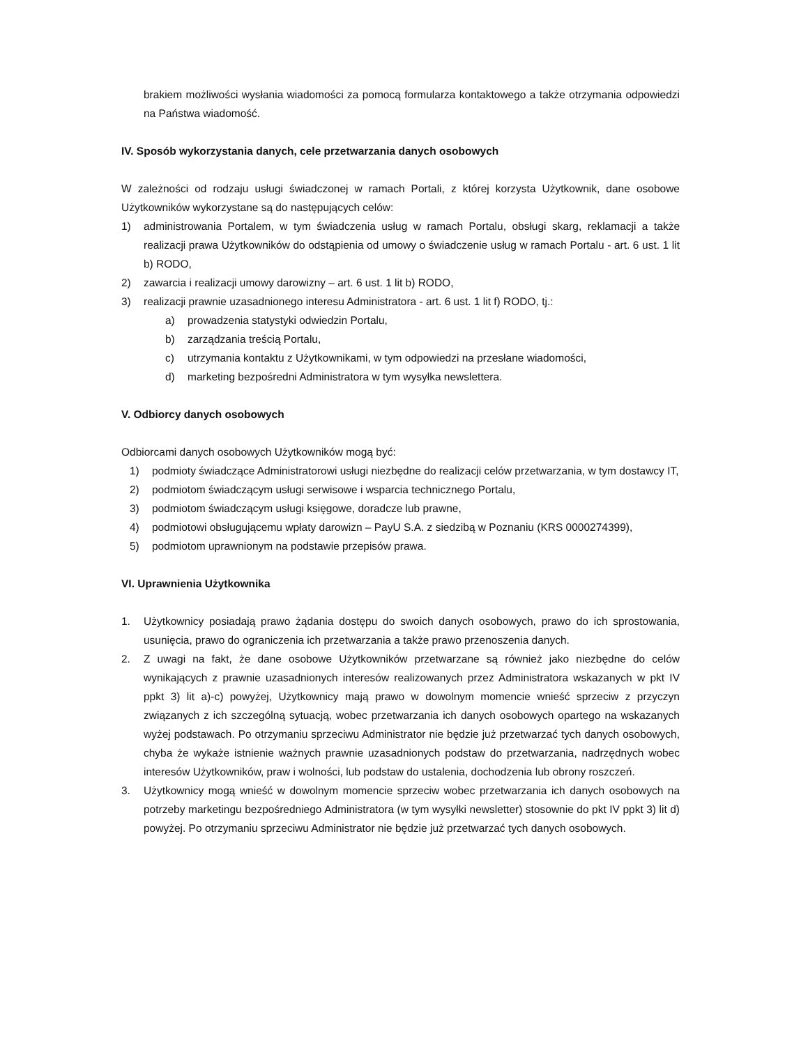brakiem możliwości wysłania wiadomości za pomocą formularza kontaktowego a także otrzymania odpowiedzi na Państwa wiadomość.
IV. Sposób wykorzystania danych, cele przetwarzania danych osobowych
W zależności od rodzaju usługi świadczonej w ramach Portali, z której korzysta Użytkownik, dane osobowe Użytkowników wykorzystane są do następujących celów:
1) administrowania Portalem, w tym świadczenia usług w ramach Portalu, obsługi skarg, reklamacji a także realizacji prawa Użytkowników do odstąpienia od umowy o świadczenie usług w ramach Portalu - art. 6 ust. 1 lit b) RODO,
2) zawarcia i realizacji umowy darowizny – art. 6 ust. 1 lit b) RODO,
3) realizacji prawnie uzasadnionego interesu Administratora - art. 6 ust. 1 lit f) RODO, tj.:
a) prowadzenia statystyki odwiedzin Portalu,
b) zarządzania treścią Portalu,
c) utrzymania kontaktu z Użytkownikami, w tym odpowiedzi na przesłane wiadomości,
d) marketing bezpośredni Administratora w tym wysyłka newslettera.
V. Odbiorcy danych osobowych
Odbiorcami danych osobowych Użytkowników mogą być:
1) podmioty świadczące Administratorowi usługi niezbędne do realizacji celów przetwarzania, w tym dostawcy IT,
2) podmiotom świadczącym usługi serwisowe i wsparcia technicznego Portalu,
3) podmiotom świadczącym usługi księgowe, doradcze lub prawne,
4) podmiotowi obsługującemu wpłaty darowizn – PayU S.A. z siedzibą w Poznaniu (KRS 0000274399),
5) podmiotom uprawnionym na podstawie przepisów prawa.
VI. Uprawnienia Użytkownika
1. Użytkownicy posiadają prawo żądania dostępu do swoich danych osobowych, prawo do ich sprostowania, usunięcia, prawo do ograniczenia ich przetwarzania a także prawo przenoszenia danych.
2. Z uwagi na fakt, że dane osobowe Użytkowników przetwarzane są również jako niezbędne do celów wynikających z prawnie uzasadnionych interesów realizowanych przez Administratora wskazanych w pkt IV ppkt 3) lit a)-c) powyżej, Użytkownicy mają prawo w dowolnym momencie wnieść sprzeciw z przyczyn związanych z ich szczególną sytuacją, wobec przetwarzania ich danych osobowych opartego na wskazanych wyżej podstawach. Po otrzymaniu sprzeciwu Administrator nie będzie już przetwarzać tych danych osobowych, chyba że wykaże istnienie ważnych prawnie uzasadnionych podstaw do przetwarzania, nadrzędnych wobec interesów Użytkowników, praw i wolności, lub podstaw do ustalenia, dochodzenia lub obrony roszczeń.
3. Użytkownicy mogą wnieść w dowolnym momencie sprzeciw wobec przetwarzania ich danych osobowych na potrzeby marketingu bezpośredniego Administratora (w tym wysyłki newsletter) stosownie do pkt IV ppkt 3) lit d) powyżej. Po otrzymaniu sprzeciwu Administrator nie będzie już przetwarzać tych danych osobowych.